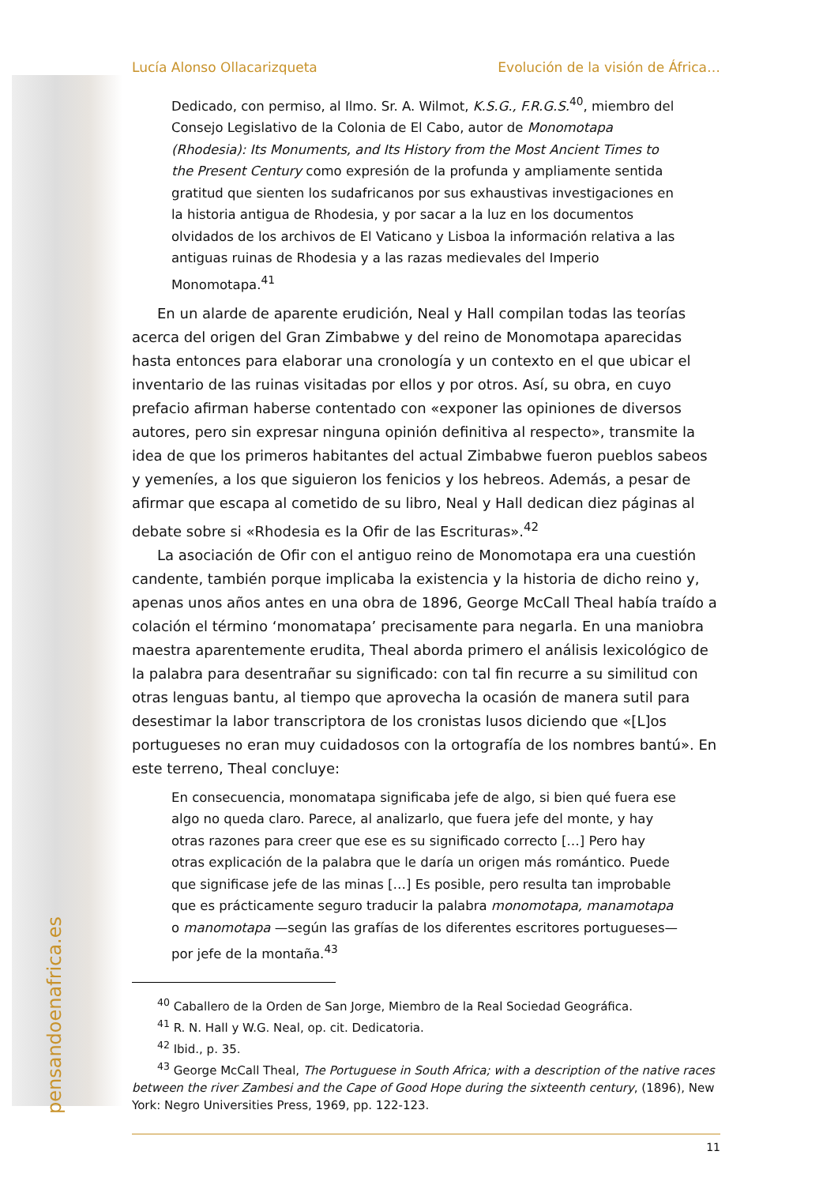pensandoenafrica.es
Lucía Alonso Ollacarizqueta Evolución de la visión de África…
Dedicado, con permiso, al Ilmo. Sr. A. Wilmot, K.S.G., F.R.G.S.<sup>40</sup>, miembro del Consejo Legislativo de la Colonia de El Cabo, autor de Monomotapa (Rhodesia): Its Monuments, and Its History from the Most Ancient Times to the Present Century como expresión de la profunda y ampliamente sentida gratitud que sienten los sudafricanos por sus exhaustivas investigaciones en la historia antigua de Rhodesia, y por sacar a la luz en los documentos olvidados de los archivos de El Vaticano y Lisboa la información relativa a las antiguas ruinas de Rhodesia y a las razas medievales del Imperio Monomotapa.<sup>41</sup>
En un alarde de aparente erudición, Neal y Hall compilan todas las teorías acerca del origen del Gran Zimbabwe y del reino de Monomotapa aparecidas hasta entonces para elaborar una cronología y un contexto en el que ubicar el inventario de las ruinas visitadas por ellos y por otros. Así, su obra, en cuyo prefacio afirman haberse contentado con «exponer las opiniones de diversos autores, pero sin expresar ninguna opinión definitiva al respecto», transmite la idea de que los primeros habitantes del actual Zimbabwe fueron pueblos sabeos y yemeníes, a los que siguieron los fenicios y los hebreos. Además, a pesar de afirmar que escapa al cometido de su libro, Neal y Hall dedican diez páginas al debate sobre si «Rhodesia es la Ofir de las Escrituras».<sup>42</sup>
La asociación de Ofir con el antiguo reino de Monomotapa era una cuestión candente, también porque implicaba la existencia y la historia de dicho reino y, apenas unos años antes en una obra de 1896, George McCall Theal había traído a colación el término ‘monomatapa’ precisamente para negarla. En una maniobra maestra aparentemente erudita, Theal aborda primero el análisis lexicológico de la palabra para desentrañar su significado: con tal fin recurre a su similitud con otras lenguas bantu, al tiempo que aprovecha la ocasión de manera sutil para desestimar la labor transcriptora de los cronistas lusos diciendo que «[L]os portugueses no eran muy cuidadosos con la ortografía de los nombres bantú». En este terreno, Theal concluye:
En consecuencia, monomatapa significaba jefe de algo, si bien qué fuera ese algo no queda claro. Parece, al analizarlo, que fuera jefe del monte, y hay otras razones para creer que ese es su significado correcto […] Pero hay otras explicación de la palabra que le daría un origen más romántico. Puede que significase jefe de las minas […] Es posible, pero resulta tan improbable que es prácticamente seguro traducir la palabra monomotapa, manamotapa o manomotapa —según las grafías de los diferentes escritores portugueses— por jefe de la montaña.<sup>43</sup>
<sup>40</sup> Caballero de la Orden de San Jorge, Miembro de la Real Sociedad Geográfica.
<sup>41</sup> R. N. Hall y W.G. Neal, op. cit. Dedicatoria.
<sup>42</sup> Ibid., p. 35.
<sup>43</sup> George McCall Theal, The Portuguese in South Africa; with a description of the native races between the river Zambesi and the Cape of Good Hope during the sixteenth century, (1896), New York: Negro Universities Press, 1969, pp. 122-123.
11